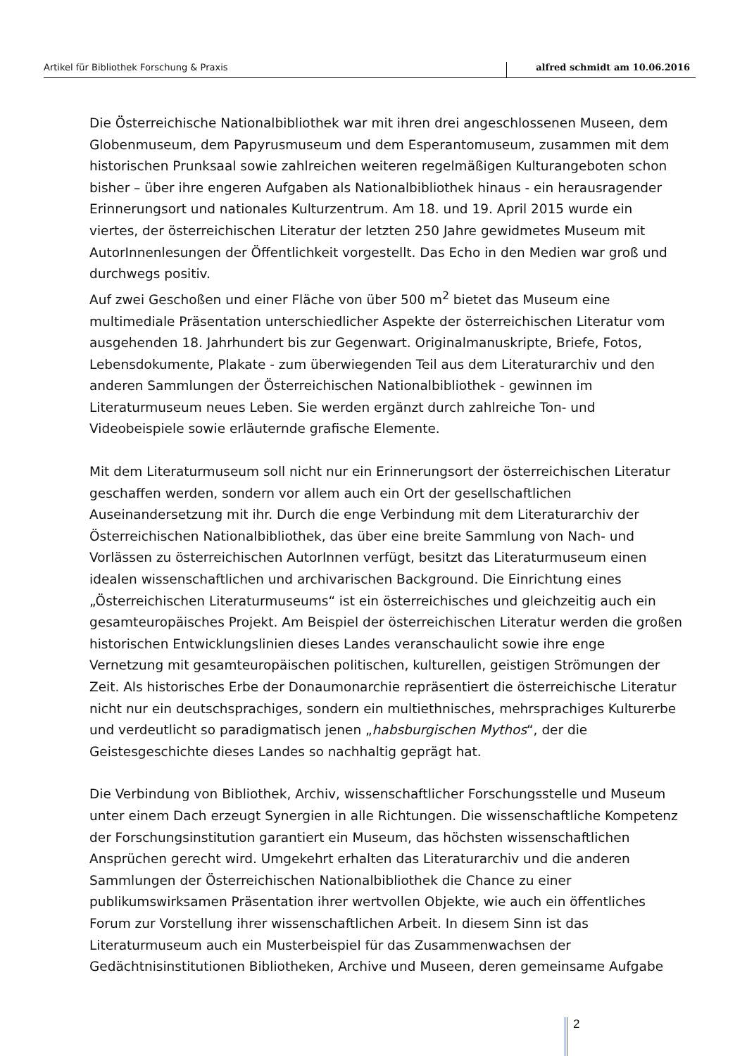Artikel für Bibliothek Forschung & Praxis alfred schmidt am 10.06.2016
Die Österreichische Nationalbibliothek war mit ihren drei angeschlossenen Museen, dem Globenmuseum, dem Papyrusmuseum und dem Esperantomuseum, zusammen mit dem historischen Prunksaal sowie zahlreichen weiteren regelmäßigen Kulturangeboten schon bisher – über ihre engeren Aufgaben als Nationalbibliothek hinaus - ein herausragender Erinnerungsort und nationales Kulturzentrum. Am 18. und 19. April 2015 wurde ein viertes, der österreichischen Literatur der letzten 250 Jahre gewidmetes Museum mit AutorInnenlesungen der Öffentlichkeit vorgestellt. Das Echo in den Medien war groß und durchwegs positiv.
Auf zwei Geschoßen und einer Fläche von über 500 m<sup>2</sup> bietet das Museum eine multimediale Präsentation unterschiedlicher Aspekte der österreichischen Literatur vom ausgehenden 18. Jahrhundert bis zur Gegenwart. Originalmanuskripte, Briefe, Fotos, Lebensdokumente, Plakate - zum überwiegenden Teil aus dem Literaturarchiv und den anderen Sammlungen der Österreichischen Nationalbibliothek - gewinnen im Literaturmuseum neues Leben. Sie werden ergänzt durch zahlreiche Ton- und Videobeispiele sowie erläuternde grafische Elemente.
Mit dem Literaturmuseum soll nicht nur ein Erinnerungsort der österreichischen Literatur geschaffen werden, sondern vor allem auch ein Ort der gesellschaftlichen Auseinandersetzung mit ihr. Durch die enge Verbindung mit dem Literaturarchiv der Österreichischen Nationalbibliothek, das über eine breite Sammlung von Nach- und Vorlässen zu österreichischen AutorInnen verfügt, besitzt das Literaturmuseum einen idealen wissenschaftlichen und archivarischen Background. Die Einrichtung eines „Österreichischen Literaturmuseums“ ist ein österreichisches und gleichzeitig auch ein gesamteuropäisches Projekt. Am Beispiel der österreichischen Literatur werden die großen historischen Entwicklungslinien dieses Landes veranschaulicht sowie ihre enge Vernetzung mit gesamteuropäischen politischen, kulturellen, geistigen Strömungen der Zeit. Als historisches Erbe der Donaumonarchie repräsentiert die österreichische Literatur nicht nur ein deutschsprachiges, sondern ein multiethnisches, mehrsprachiges Kulturerbe und verdeutlicht so paradigmatisch jenen „habsburgischen Mythos“, der die Geistesgeschichte dieses Landes so nachhaltig geprägt hat.
Die Verbindung von Bibliothek, Archiv, wissenschaftlicher Forschungsstelle und Museum unter einem Dach erzeugt Synergien in alle Richtungen. Die wissenschaftliche Kompetenz der Forschungsinstitution garantiert ein Museum, das höchsten wissenschaftlichen Ansprüchen gerecht wird. Umgekehrt erhalten das Literaturarchiv und die anderen Sammlungen der Österreichischen Nationalbibliothek die Chance zu einer publikumswirksamen Präsentation ihrer wertvollen Objekte, wie auch ein öffentliches Forum zur Vorstellung ihrer wissenschaftlichen Arbeit. In diesem Sinn ist das Literaturmuseum auch ein Musterbeispiel für das Zusammenwachsen der Gedächtnisinstitutionen Bibliotheken, Archive und Museen, deren gemeinsame Aufgabe
2